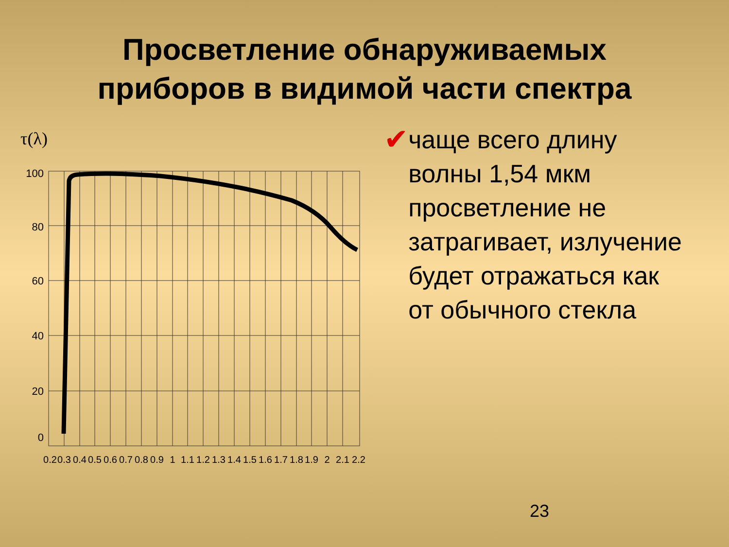Просветление обнаруживаемых
приборов в видимой части спектра
τ(λ)
100
80
60
40
20
0
0,2
0,3
0,4
0,5
0,6
0,7
0,8
0,9
1
1,1
1,2
1,3
1,4
1,5
1,6
1,7
1,8
1,9
2
2,1
2,2
✔
чаще всего длину волны 1,54 мкм просветление не затрагивает, излучение будет отражаться как от обычного стекла
23